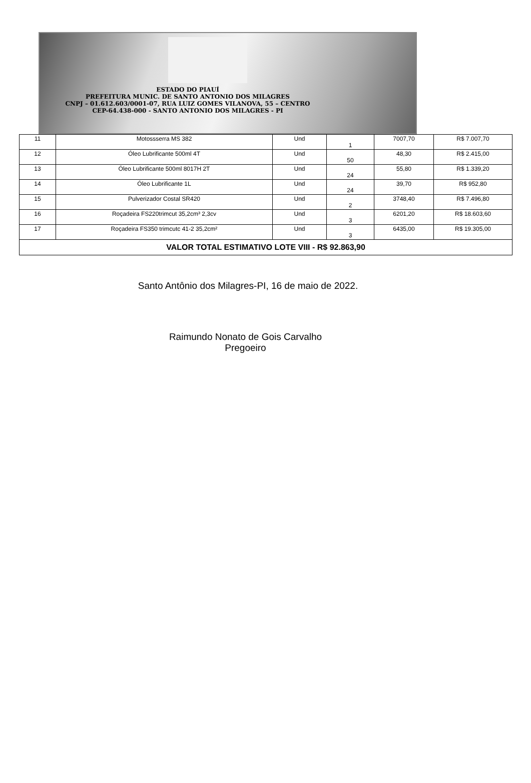ESTADO DO PIAUÍ
PREFEITURA MUNIC. DE SANTO ANTONIO DOS MILAGRES
CNPJ – 01.612.603/0001-07, RUA LUIZ GOMES VILANOVA, 55 – CENTRO
CEP-64.438-000 - SANTO ANTONIO DOS MILAGRES - PI
| 11 | Motossserra MS 382 | Und | 1 | 7007,70 | R$ 7.007,70 |
| 12 | Óleo Lubrificante 500ml 4T | Und | 50 | 48,30 | R$ 2.415,00 |
| 13 | Óleo Lubrificante 500ml 8017H 2T | Und | 24 | 55,80 | R$ 1.339,20 |
| 14 | Óleo Lubrificante 1L | Und | 24 | 39,70 | R$ 952,80 |
| 15 | Pulverizador Costal SR420 | Und | 2 | 3748,40 | R$ 7.496,80 |
| 16 | Roçadeira FS220trimcut 35,2cm³ 2,3cv | Und | 3 | 6201,20 | R$ 18.603,60 |
| 17 | Roçadeira FS350 trimcutc 41-2 35,2cm² | Und | 3 | 6435,00 | R$ 19.305,00 |
| VALOR TOTAL ESTIMATIVO LOTE VIII - R$ 92.863,90 | | | | | |
Santo Antônio dos Milagres-PI, 16 de maio de 2022.
Raimundo Nonato de Gois Carvalho
Pregoeiro